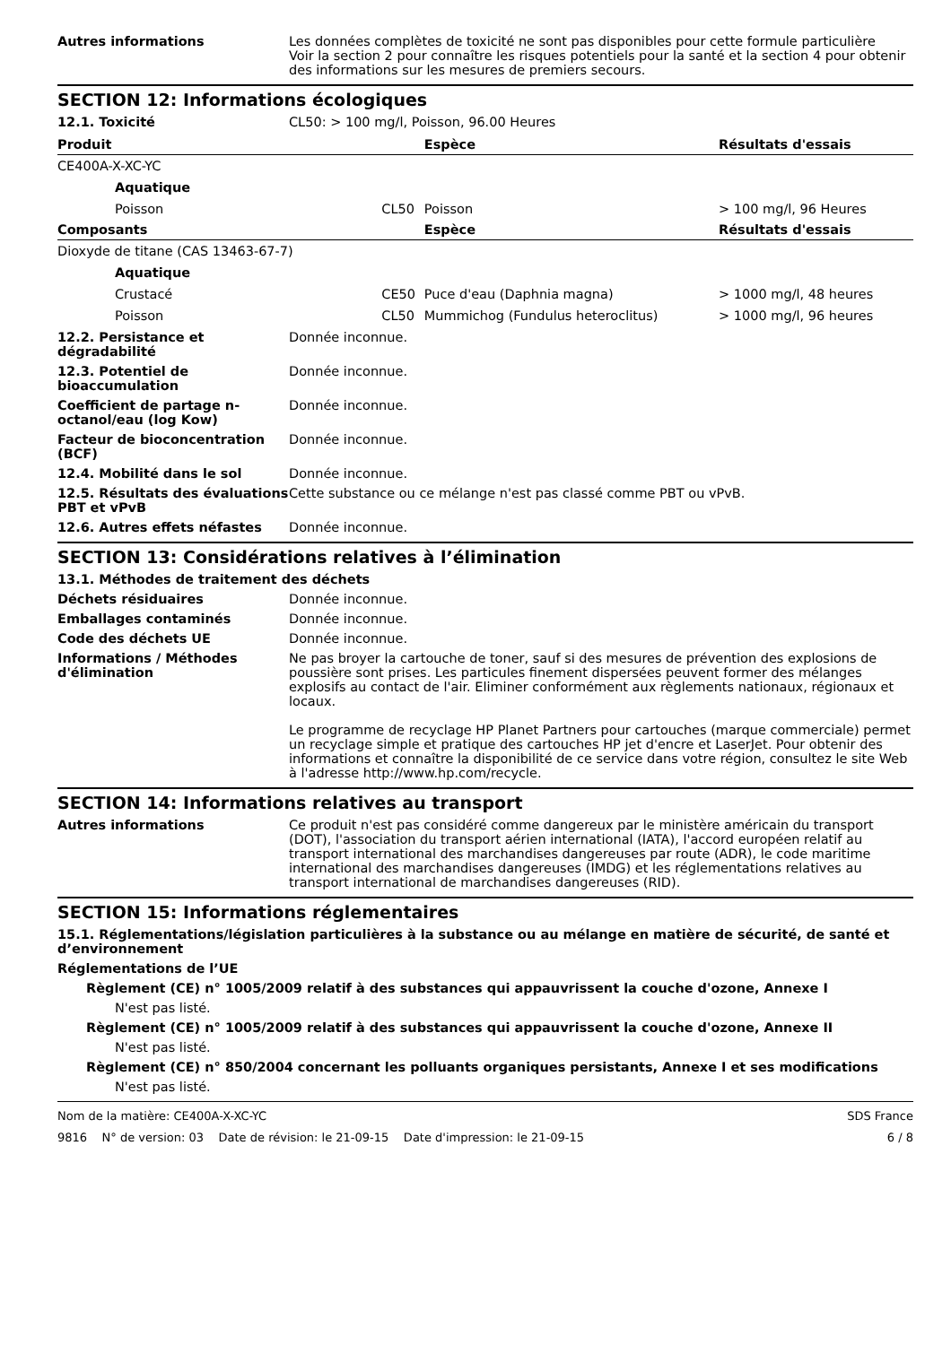Autres informations Les données complètes de toxicité ne sont pas disponibles pour cette formule particulière
Voir la section 2 pour connaître les risques potentiels pour la santé et la section 4 pour obtenir des informations sur les mesures de premiers secours.
SECTION 12: Informations écologiques
12.1. Toxicité CL50: > 100 mg/l, Poisson, 96.00 Heures
| Produit | | | Espèce | Résultats d'essais |
| --- | --- | --- | --- | --- |
| CE400A-X-XC-YC | | | | |
| | Aquatique | | | |
| | Poisson | CL50 | Poisson | > 100 mg/l, 96 Heures |
| Composants | | | Espèce | Résultats d'essais |
| Dioxyde de titane (CAS 13463-67-7) | | | | |
| | Aquatique | | | |
| | Crustacé | CE50 | Puce d'eau (Daphnia magna) | > 1000 mg/l, 48 heures |
| | Poisson | CL50 | Mummichog (Fundulus heteroclitus) | > 1000 mg/l, 96 heures |
12.2. Persistance et dégradabilité
Donnée inconnue.
12.3. Potentiel de bioaccumulation
Donnée inconnue.
Coefficient de partage n-octanol/eau (log Kow)
Donnée inconnue.
Facteur de bioconcentration (BCF)
Donnée inconnue.
12.4. Mobilité dans le sol Donnée inconnue.
12.5. Résultats des évaluations PBT et vPvB
Cette substance ou ce mélange n'est pas classé comme PBT ou vPvB.
12.6. Autres effets néfastes Donnée inconnue.
SECTION 13: Considérations relatives à l’élimination
13.1. Méthodes de traitement des déchets
Déchets résiduaires Donnée inconnue.
Emballages contaminés Donnée inconnue.
Code des déchets UE Donnée inconnue.
Informations / Méthodes d'élimination
Ne pas broyer la cartouche de toner, sauf si des mesures de prévention des explosions de poussière sont prises. Les particules finement dispersées peuvent former des mélanges explosifs au contact de l'air. Eliminer conformément aux règlements nationaux, régionaux et locaux.
Le programme de recyclage HP Planet Partners pour cartouches (marque commerciale) permet un recyclage simple et pratique des cartouches HP jet d'encre et LaserJet. Pour obtenir des informations et connaître la disponibilité de ce service dans votre région, consultez le site Web à l'adresse http://www.hp.com/recycle.
SECTION 14: Informations relatives au transport
Autres informations Ce produit n'est pas considéré comme dangereux par le ministère américain du transport (DOT), l'association du transport aérien international (IATA), l'accord européen relatif au transport international des marchandises dangereuses par route (ADR), le code maritime international des marchandises dangereuses (IMDG) et les réglementations relatives au transport international de marchandises dangereuses (RID).
SECTION 15: Informations réglementaires
15.1. Réglementations/législation particulières à la substance ou au mélange en matière de sécurité, de santé et d’environnement
Réglementations de l’UE
Règlement (CE) n° 1005/2009 relatif à des substances qui appauvrissent la couche d'ozone, Annexe I
N'est pas listé.
Règlement (CE) n° 1005/2009 relatif à des substances qui appauvrissent la couche d'ozone, Annexe II
N'est pas listé.
Règlement (CE) n° 850/2004 concernant les polluants organiques persistants, Annexe I et ses modifications
N'est pas listé.
Nom de la matière: CE400A-X-XC-YC
9816 N° de version: 03 Date de révision: le 21-09-15 Date d'impression: le 21-09-15
SDS France
6 / 8